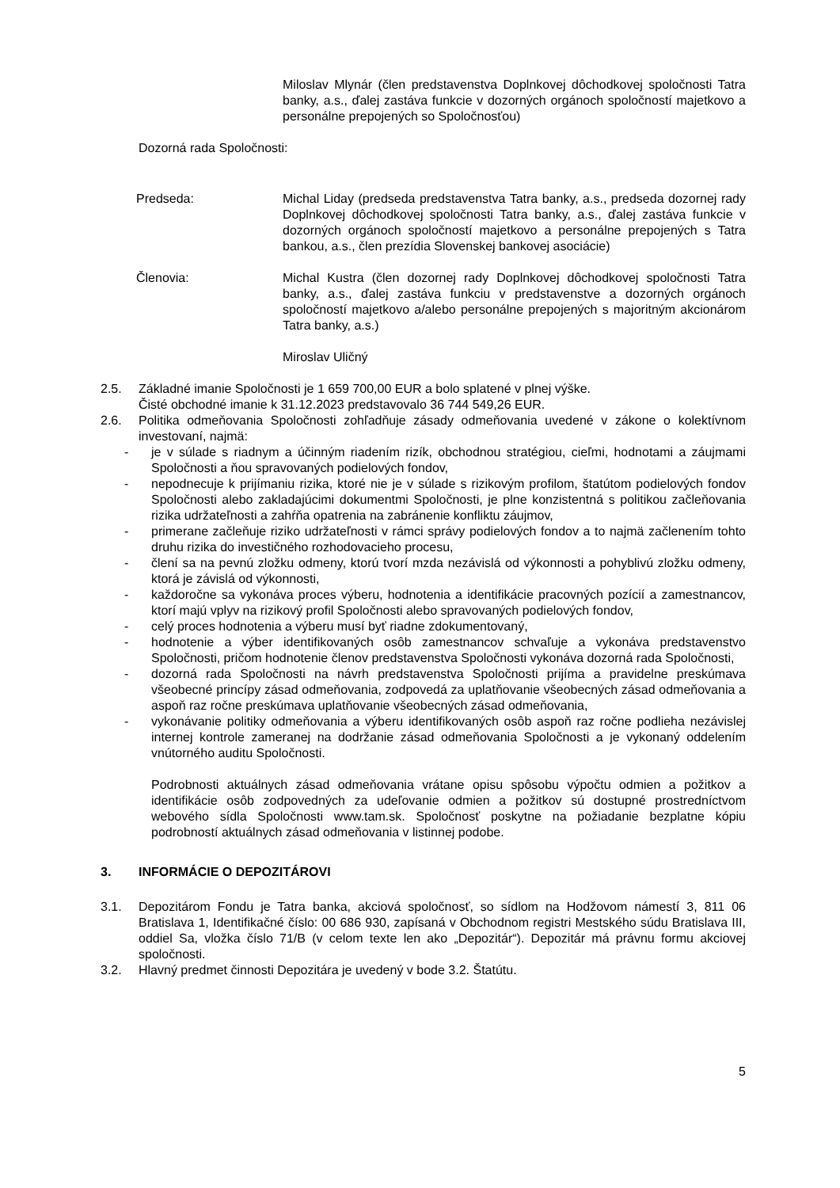Miloslav Mlynár (člen predstavenstva Doplnkovej dôchodkovej spoločnosti Tatra banky, a.s., ďalej zastáva funkcie v dozorných orgánoch spoločností majetkovo a personálne prepojených so Spoločnosťou)
Dozorná rada Spoločnosti:
Predseda: Michal Liday (predseda predstavenstva Tatra banky, a.s., predseda dozornej rady Doplnkovej dôchodkovej spoločnosti Tatra banky, a.s., ďalej zastáva funkcie v dozorných orgánoch spoločností majetkovo a personálne prepojených s Tatra bankou, a.s., člen prezídia Slovenskej bankovej asociácie)
Členovia: Michal Kustra (člen dozornej rady Doplnkovej dôchodkovej spoločnosti Tatra banky, a.s., ďalej zastáva funkciu v predstavenstve a dozorných orgánoch spoločností majetkovo a/alebo personálne prepojených s majoritným akcionárom Tatra banky, a.s.)
Miroslav Uličný
2.5. Základné imanie Spoločnosti je 1 659 700,00 EUR a bolo splatené v plnej výške.
Čisté obchodné imanie k 31.12.2023 predstavovalo 36 744 549,26 EUR.
2.6. Politika odmeňovania Spoločnosti zohľadňuje zásady odmeňovania uvedené v zákone o kolektívnom investovaní, najmä:
- je v súlade s riadnym a účinným riadením rizík, obchodnou stratégiou, cieľmi, hodnotami a záujmami Spoločnosti a ňou spravovaných podielových fondov,
- nepodnecuje k prijímaniu rizika, ktoré nie je v súlade s rizikovým profilom, štatútom podielových fondov Spoločnosti alebo zakladajúcimi dokumentmi Spoločnosti, je plne konzistentná s politikou začleňovania rizika udržateľnosti a zahŕňa opatrenia na zabránenie konfliktu záujmov,
- primerane začleňuje riziko udržateľnosti v rámci správy podielových fondov a to najmä začlenením tohto druhu rizika do investičného rozhodovacieho procesu,
- člení sa na pevnú zložku odmeny, ktorú tvorí mzda nezávislá od výkonnosti a pohyblivú zložku odmeny, ktorá je závislá od výkonnosti,
- každoročne sa vykonáva proces výberu, hodnotenia a identifikácie pracovných pozícií a zamestnancov, ktorí majú vplyv na rizikový profil Spoločnosti alebo spravovaných podielových fondov,
- celý proces hodnotenia a výberu musí byť riadne zdokumentovaný,
- hodnotenie a výber identifikovaných osôb zamestnancov schvaľuje a vykonáva predstavenstvo Spoločnosti, pričom hodnotenie členov predstavenstva Spoločnosti vykonáva dozorná rada Spoločnosti,
- dozorná rada Spoločnosti na návrh predstavenstva Spoločnosti prijíma a pravidelne preskúmava všeobecné princípy zásad odmeňovania, zodpovedá za uplatňovanie všeobecných zásad odmeňovania a aspoň raz ročne preskúmava uplatňovanie všeobecných zásad odmeňovania,
- vykonávanie politiky odmeňovania a výberu identifikovaných osôb aspoň raz ročne podlieha nezávislej internej kontrole zameranej na dodržanie zásad odmeňovania Spoločnosti a je vykonaný oddelením vnútorného auditu Spoločnosti.
Podrobnosti aktuálnych zásad odmeňovania vrátane opisu spôsobu výpočtu odmien a požitkov a identifikácie osôb zodpovedných za udeľovanie odmien a požitkov sú dostupné prostredníctvom webového sídla Spoločnosti www.tam.sk. Spoločnosť poskytne na požiadanie bezplatne kópiu podrobností aktuálnych zásad odmeňovania v listinnej podobe.
3. INFORMÁCIE O DEPOZITÁROVI
3.1. Depozitárom Fondu je Tatra banka, akciová spoločnosť, so sídlom na Hodžovom námestí 3, 811 06 Bratislava 1, Identifikačné číslo: 00 686 930, zapísaná v Obchodnom registri Mestského súdu Bratislava III, oddiel Sa, vložka číslo 71/B (v celom texte len ako „Depozitár“). Depozitár má právnu formu akciovej spoločnosti.
3.2. Hlavný predmet činnosti Depozitára je uvedený v bode 3.2. Štatútu.
5